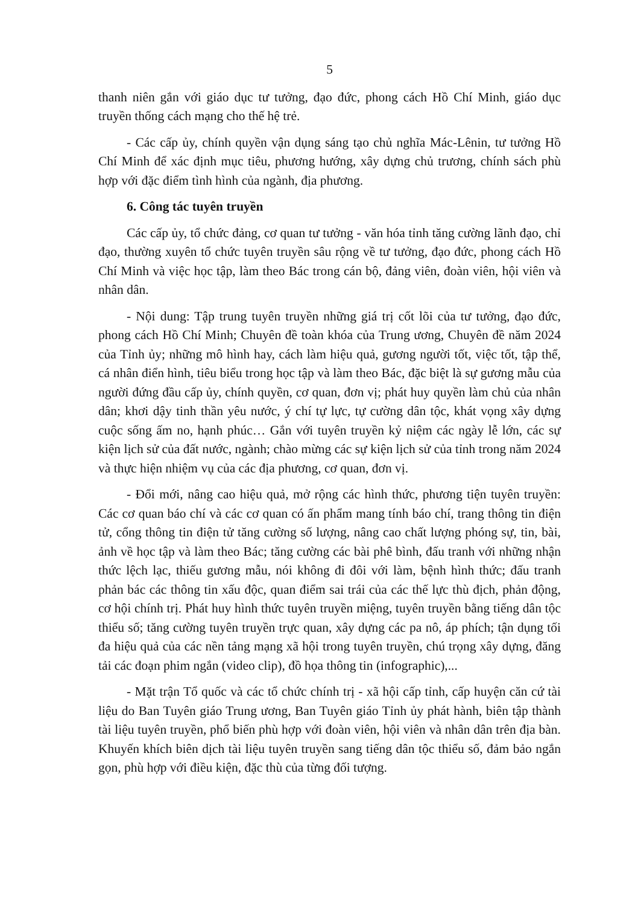5
thanh niên gắn với giáo dục tư tưởng, đạo đức, phong cách Hồ Chí Minh, giáo dục truyền thống cách mạng cho thế hệ trẻ.
- Các cấp ủy, chính quyền vận dụng sáng tạo chủ nghĩa Mác-Lênin, tư tưởng Hồ Chí Minh để xác định mục tiêu, phương hướng, xây dựng chủ trương, chính sách phù hợp với đặc điểm tình hình của ngành, địa phương.
6. Công tác tuyên truyền
Các cấp ủy, tổ chức đảng, cơ quan tư tưởng - văn hóa tỉnh tăng cường lãnh đạo, chỉ đạo, thường xuyên tổ chức tuyên truyền sâu rộng về tư tưởng, đạo đức, phong cách Hồ Chí Minh và việc học tập, làm theo Bác trong cán bộ, đảng viên, đoàn viên, hội viên và nhân dân.
- Nội dung: Tập trung tuyên truyền những giá trị cốt lõi của tư tưởng, đạo đức, phong cách Hồ Chí Minh; Chuyên đề toàn khóa của Trung ương, Chuyên đề năm 2024 của Tỉnh ủy; những mô hình hay, cách làm hiệu quả, gương người tốt, việc tốt, tập thể, cá nhân điển hình, tiêu biểu trong học tập và làm theo Bác, đặc biệt là sự gương mẫu của người đứng đầu cấp ủy, chính quyền, cơ quan, đơn vị; phát huy quyền làm chủ của nhân dân; khơi dậy tinh thần yêu nước, ý chí tự lực, tự cường dân tộc, khát vọng xây dựng cuộc sống ấm no, hạnh phúc… Gắn với tuyên truyền kỷ niệm các ngày lễ lớn, các sự kiện lịch sử của đất nước, ngành; chào mừng các sự kiện lịch sử của tỉnh trong năm 2024 và thực hiện nhiệm vụ của các địa phương, cơ quan, đơn vị.
- Đổi mới, nâng cao hiệu quả, mở rộng các hình thức, phương tiện tuyên truyền: Các cơ quan báo chí và các cơ quan có ấn phẩm mang tính báo chí, trang thông tin điện tử, cổng thông tin điện tử tăng cường số lượng, nâng cao chất lượng phóng sự, tin, bài, ảnh về học tập và làm theo Bác; tăng cường các bài phê bình, đấu tranh với những nhận thức lệch lạc, thiếu gương mẫu, nói không đi đôi với làm, bệnh hình thức; đấu tranh phản bác các thông tin xấu độc, quan điểm sai trái của các thế lực thù địch, phản động, cơ hội chính trị. Phát huy hình thức tuyên truyền miệng, tuyên truyền bằng tiếng dân tộc thiểu số; tăng cường tuyên truyền trực quan, xây dựng các pa nô, áp phích; tận dụng tối đa hiệu quả của các nền tảng mạng xã hội trong tuyên truyền, chú trọng xây dựng, đăng tải các đoạn phim ngắn (video clip), đồ họa thông tin (infographic),...
- Mặt trận Tổ quốc và các tổ chức chính trị - xã hội cấp tỉnh, cấp huyện căn cứ tài liệu do Ban Tuyên giáo Trung ương, Ban Tuyên giáo Tỉnh ủy phát hành, biên tập thành tài liệu tuyên truyền, phổ biến phù hợp với đoàn viên, hội viên và nhân dân trên địa bàn. Khuyến khích biên dịch tài liệu tuyên truyền sang tiếng dân tộc thiểu số, đảm bảo ngắn gọn, phù hợp với điều kiện, đặc thù của từng đối tượng.